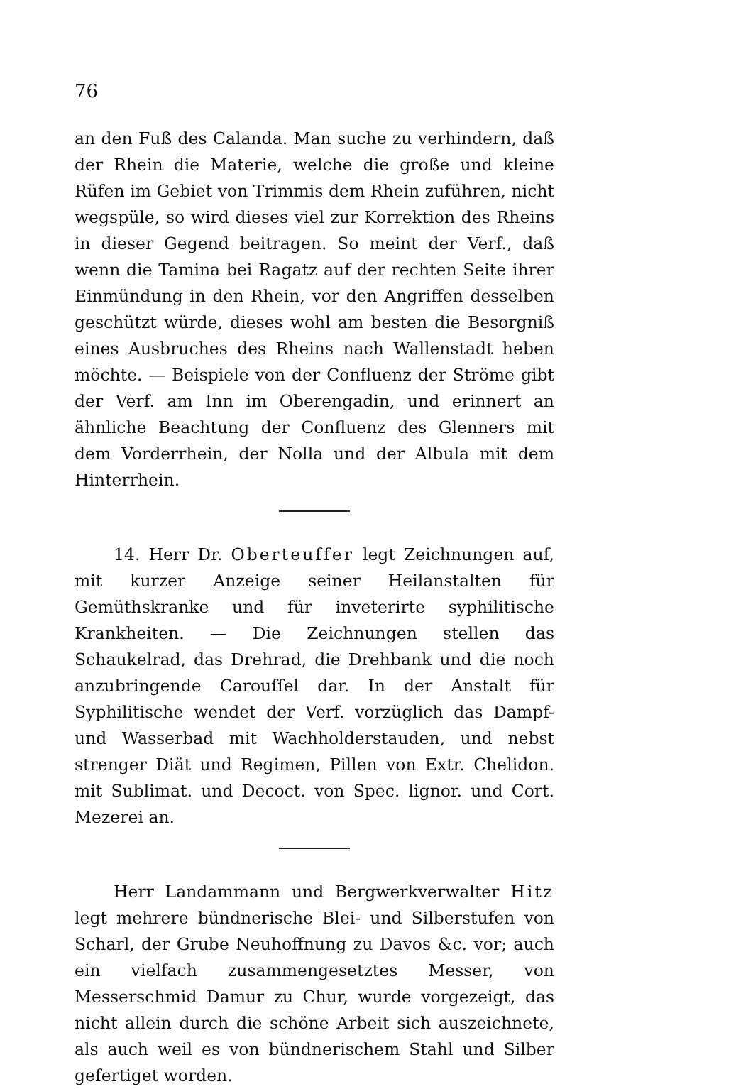76
an den Fuß des Calanda. Man suche zu verhindern, daß der Rhein die Materie, welche die große und kleine Rüfen im Gebiet von Trimmis dem Rhein zuführen, nicht wegspüle, so wird dieses viel zur Korrektion des Rheins in dieser Gegend beitragen. So meint der Verf., daß wenn die Tamina bei Ragatz auf der rechten Seite ihrer Einmündung in den Rhein, vor den Angriffen desselben geschützt würde, dieses wohl am besten die Besorgniß eines Ausbruches des Rheins nach Wallenstadt heben möchte. — Beispiele von der Confluenz der Ströme gibt der Verf. am Inn im Oberengadin, und erinnert an ähnliche Beachtung der Confluenz des Glenners mit dem Vorderrhein, der Nolla und der Albula mit dem Hinterrhein.
14. Herr Dr. Oberteuffer legt Zeichnungen auf, mit kurzer Anzeige seiner Heilanstalten für Gemüthskranke und für inveterirte syphilitische Krankheiten. — Die Zeichnungen stellen das Schaukelrad, das Drehrad, die Drehbank und die noch anzubringende Carouſſel dar. In der Anstalt für Syphilitische wendet der Verf. vorzüglich das Dampf- und Wasserbad mit Wachholderstauden, und nebst strenger Diät und Regimen, Pillen von Extr. Chelidon. mit Sublimat. und Decoct. von Spec. lignor. und Cort. Mezerei an.
Herr Landammann und Bergwerkverwalter Hitz legt mehrere bündnerische Blei- und Silberstufen von Scharl, der Grube Neuhoffnung zu Davos &c. vor; auch ein vielfach zusammengesetztes Messer, von Messerschmid Damur zu Chur, wurde vorgezeigt, das nicht allein durch die schöne Arbeit sich auszeichnete, als auch weil es von bündnerischem Stahl und Silber gefertiget worden.